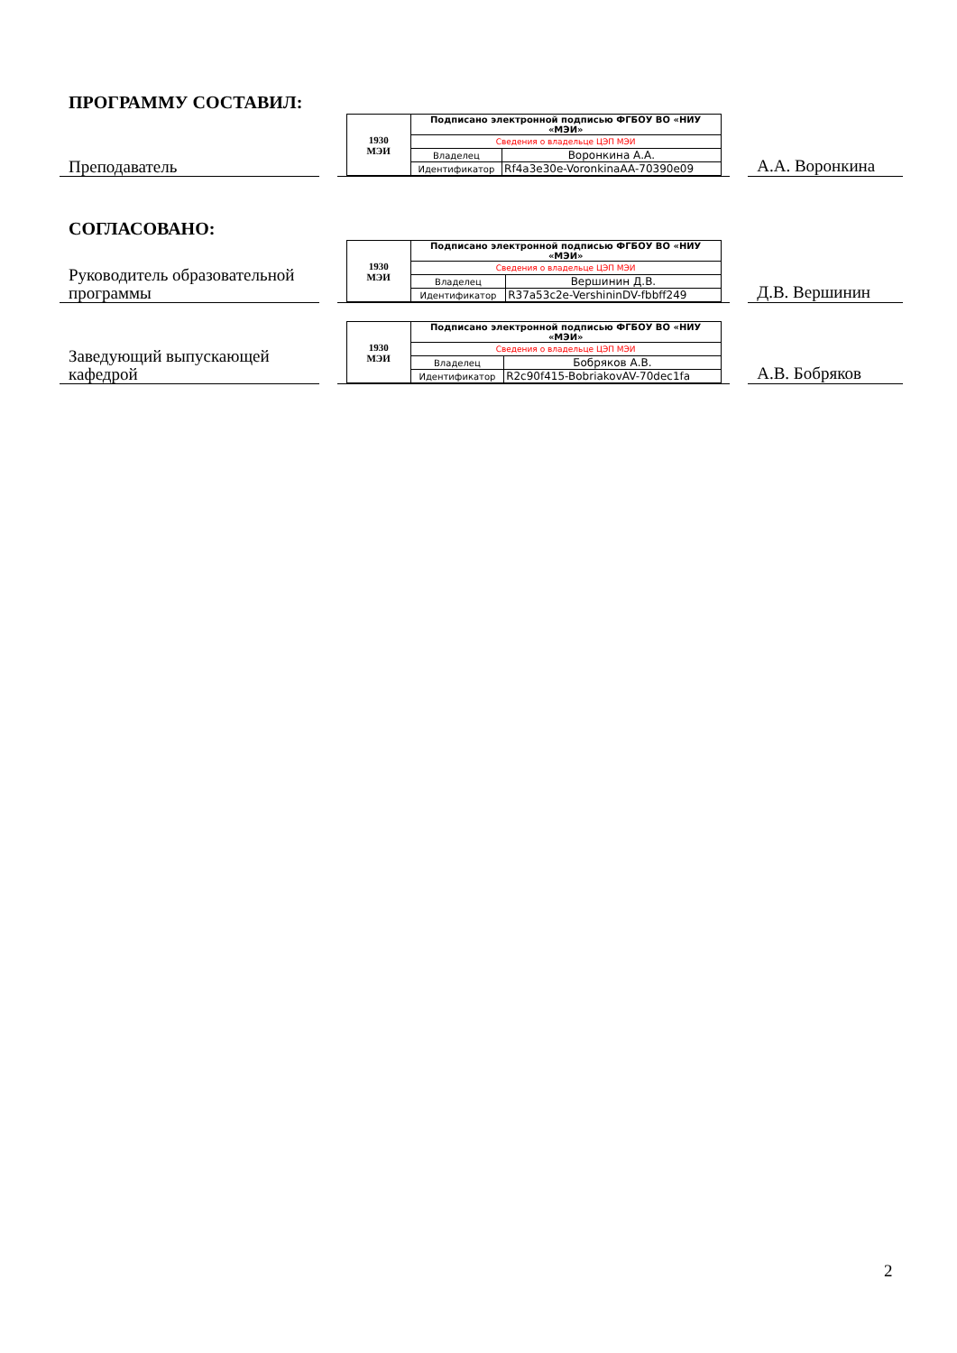ПРОГРАММУ СОСТАВИЛ:
Преподаватель
| 1930 МЭИ | Подписано электронной подписью ФГБОУ ВО «НИУ «МЭИ» | |
| | Сведения о владельце ЦЭП МЭИ | |
| | Владелец | Воронкина А.А. |
| | Идентификатор | Rf4a3e30e-VoronkinaAA-70390e09 |
А.А. Воронкина
СОГЛАСОВАНО:
Руководитель образовательной программы
| 1930 МЭИ | Подписано электронной подписью ФГБОУ ВО «НИУ «МЭИ» | |
| | Сведения о владельце ЦЭП МЭИ | |
| | Владелец | Вершинин Д.В. |
| | Идентификатор | R37a53c2e-VershininDV-fbbff249 |
Д.В. Вершинин
Заведующий выпускающей кафедрой
| 1930 МЭИ | Подписано электронной подписью ФГБОУ ВО «НИУ «МЭИ» | |
| | Сведения о владельце ЦЭП МЭИ | |
| | Владелец | Бобряков А.В. |
| | Идентификатор | R2c90f415-BobriakovAV-70dec1fa |
А.В. Бобряков
2